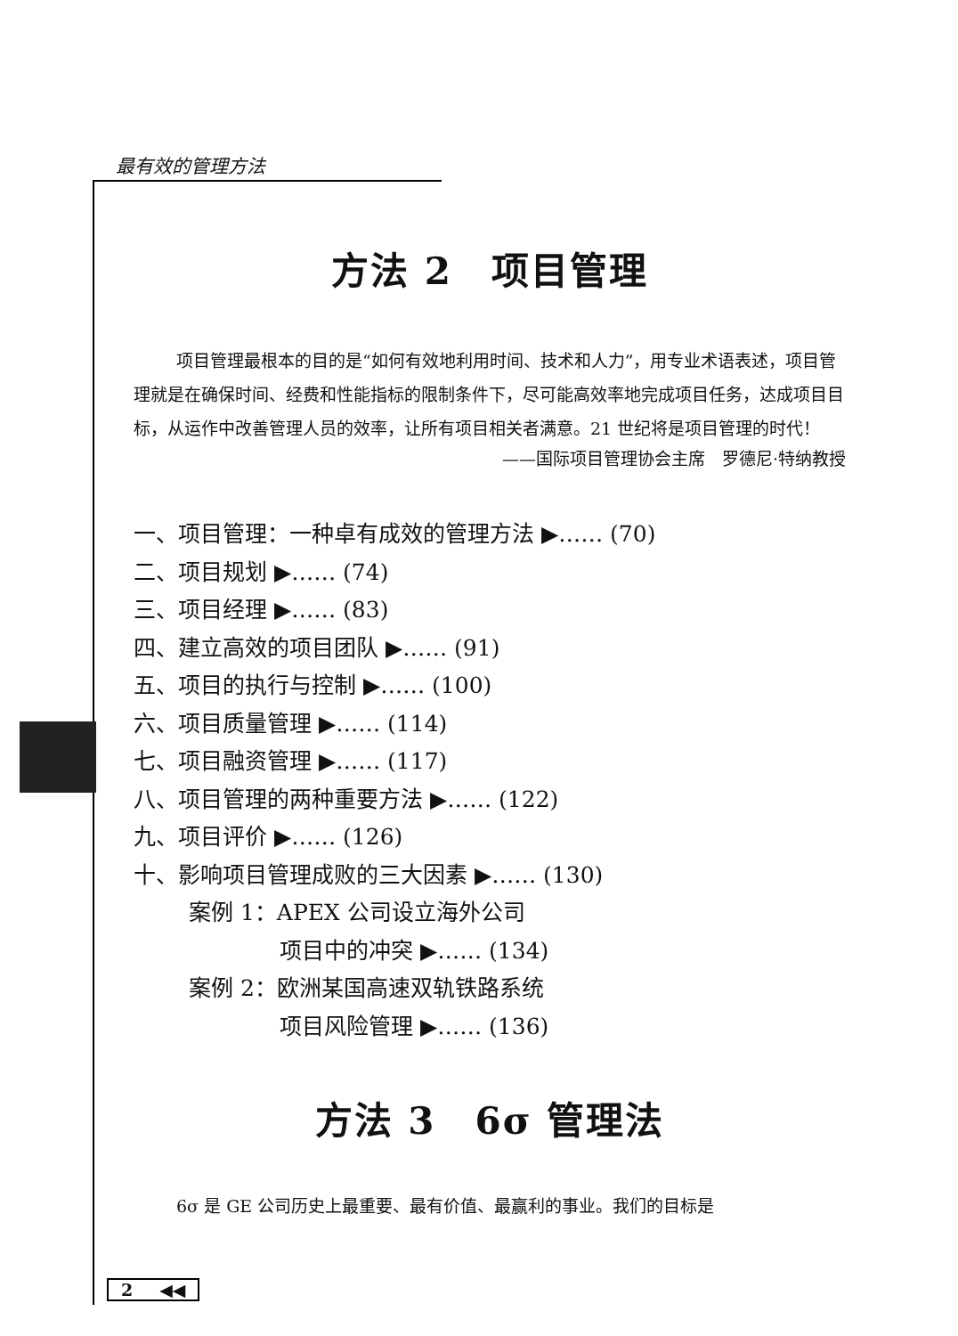最有效的管理方法
方法 2　项目管理
项目管理最根本的目的是“如何有效地利用时间、技术和人力”，用专业术语表述，项目管理就是在确保时间、经费和性能指标的限制条件下，尽可能高效率地完成项目任务，达成项目目标，从运作中改善管理人员的效率，让所有项目相关者满意。21 世纪将是项目管理的时代！
——国际项目管理协会主席　罗德尼·特纳教授
一、项目管理：一种卓有成效的管理方法 ▶…… (70)
二、项目规划 ▶…… (74)
三、项目经理 ▶…… (83)
四、建立高效的项目团队 ▶…… (91)
五、项目的执行与控制 ▶…… (100)
六、项目质量管理 ▶…… (114)
七、项目融资管理 ▶…… (117)
八、项目管理的两种重要方法 ▶…… (122)
九、项目评价 ▶…… (126)
十、影响项目管理成败的三大因素 ▶…… (130)
案例 1：APEX 公司设立海外公司
项目中的冲突 ▶…… (134)
案例 2：欧洲某国高速双轨铁路系统
项目风险管理 ▶…… (136)
方法 3　6σ 管理法
6σ 是 GE 公司历史上最重要、最有价值、最赢利的事业。我们的目标是
2 ◀◀